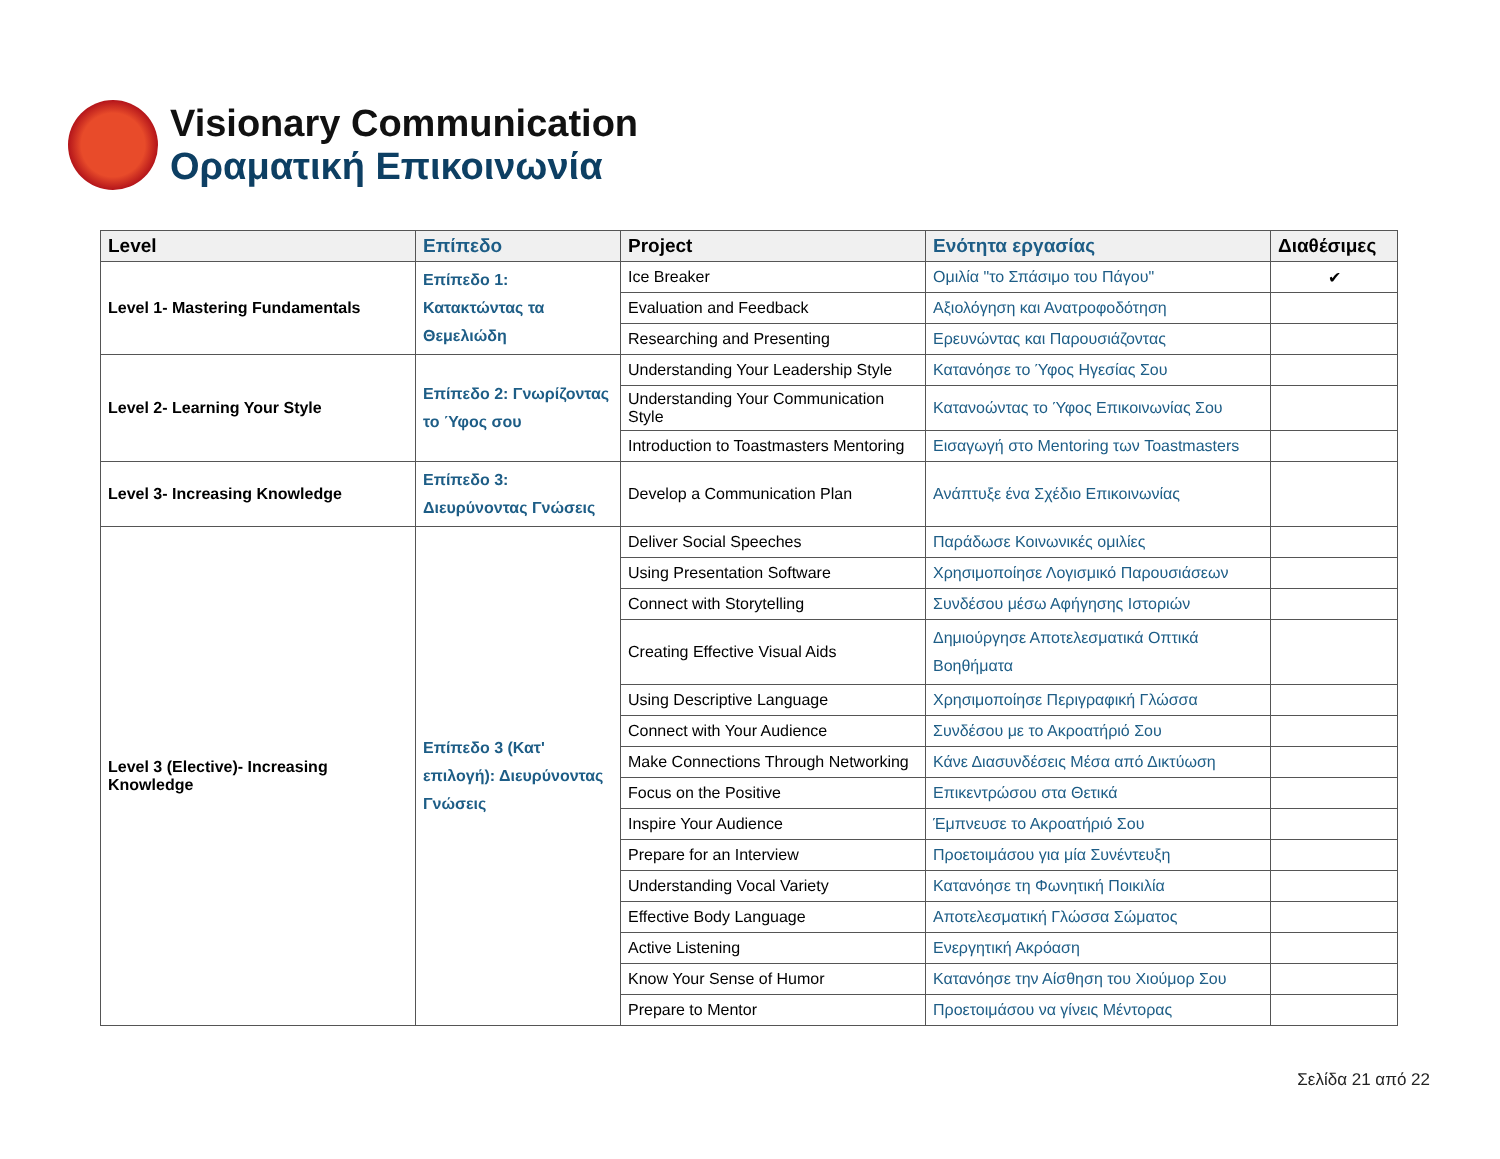Visionary Communication
Οραματική Επικοινωνία
| Level | Επίπεδο | Project | Ενότητα εργασίας | Διαθέσιμες |
| --- | --- | --- | --- | --- |
| Level 1- Mastering Fundamentals | Επίπεδο 1: Κατακτώντας τα Θεμελιώδη | Ice Breaker | Ομιλία "το Σπάσιμο του Πάγου" | ✔ |
| | | Evaluation and Feedback | Αξιολόγηση και Ανατροφοδότηση | |
| | | Researching and Presenting | Ερευνώντας και Παρουσιάζοντας | |
| Level 2- Learning Your Style | Επίπεδο 2: Γνωρίζοντας το Ύφος σου | Understanding Your Leadership Style | Κατανόησε το Ύφος Ηγεσίας Σου | |
| | | Understanding Your Communication Style | Κατανοώντας το Ύφος Επικοινωνίας Σου | |
| | | Introduction to Toastmasters Mentoring | Εισαγωγή στο Mentoring των Toastmasters | |
| Level 3- Increasing Knowledge | Επίπεδο 3: Διευρύνοντας Γνώσεις | Develop a Communication Plan | Ανάπτυξε ένα Σχέδιο Επικοινωνίας | |
| Level 3 (Elective)- Increasing Knowledge | Επίπεδο 3 (Κατ' επιλογή): Διευρύνοντας Γνώσεις | Deliver Social Speeches | Παράδωσε Κοινωνικές ομιλίες | |
| | | Using Presentation Software | Χρησιμοποίησε Λογισμικό Παρουσιάσεων | |
| | | Connect with Storytelling | Συνδέσου μέσω Αφήγησης Ιστοριών | |
| | | Creating Effective Visual Aids | Δημιούργησε Αποτελεσματικά Οπτικά Βοηθήματα | |
| | | Using Descriptive Language | Χρησιμοποίησε Περιγραφική Γλώσσα | |
| | | Connect with Your Audience | Συνδέσου με το Ακροατήριό Σου | |
| | | Make Connections Through Networking | Κάνε Διασυνδέσεις Μέσα από Δικτύωση | |
| | | Focus on the Positive | Επικεντρώσου στα Θετικά | |
| | | Inspire Your Audience | Έμπνευσε το Ακροατήριό Σου | |
| | | Prepare for an Interview | Προετοιμάσου για μία Συνέντευξη | |
| | | Understanding Vocal Variety | Κατανόησε τη Φωνητική Ποικιλία | |
| | | Effective Body Language | Αποτελεσματική Γλώσσα Σώματος | |
| | | Active Listening | Ενεργητική Ακρόαση | |
| | | Know Your Sense of Humor | Κατανόησε την Αίσθηση του Χιούμορ Σου | |
| | | Prepare to Mentor | Προετοιμάσου να γίνεις Μέντορας | |
Σελίδα 21 από 22